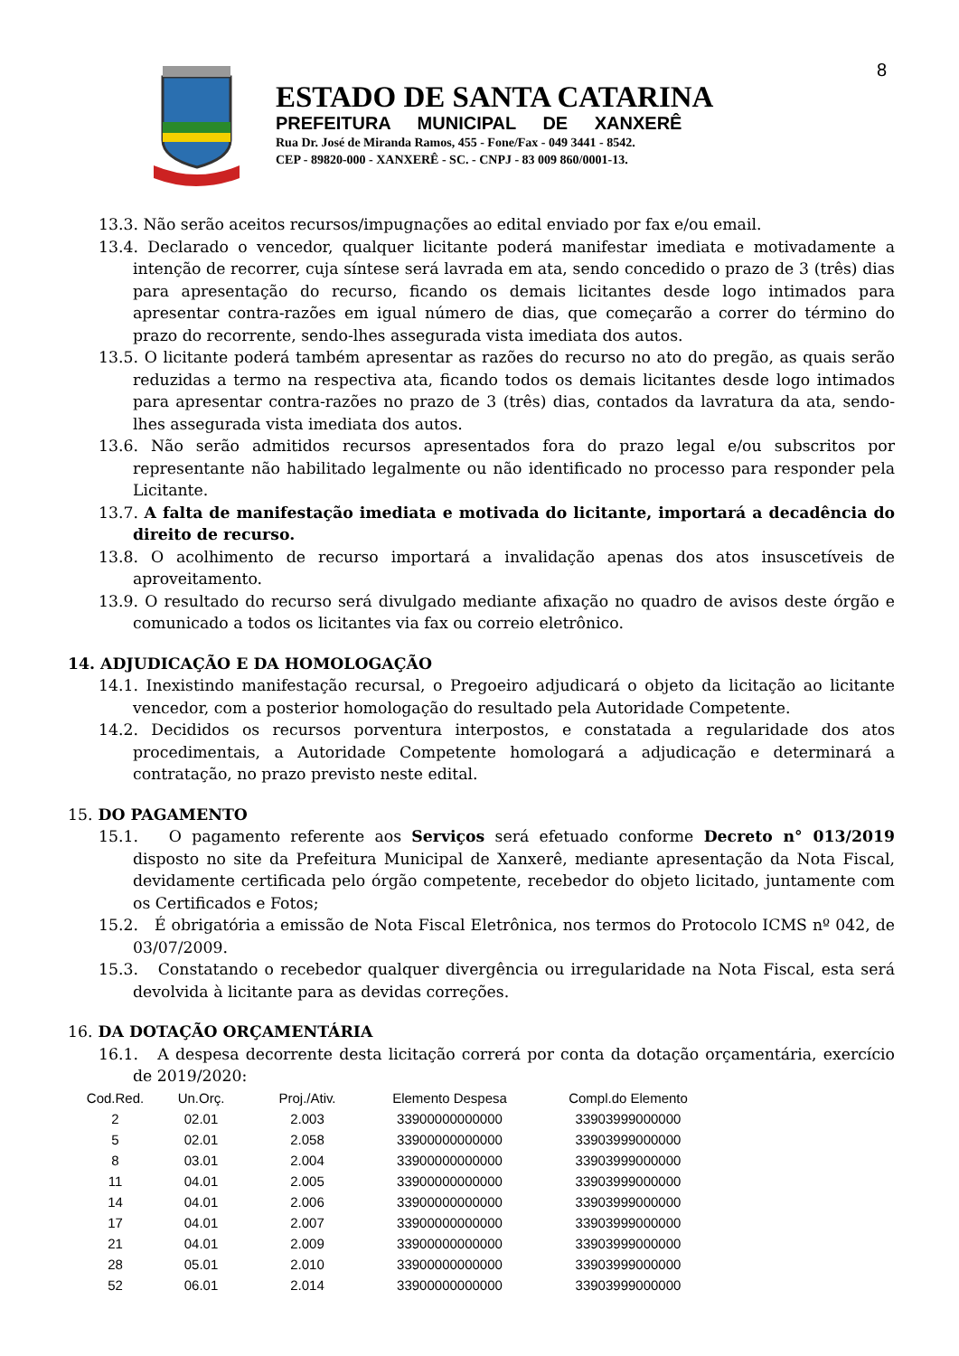8
ESTADO DE SANTA CATARINA
PREFEITURA MUNICIPAL DE XANXERÊ
Rua Dr. José de Miranda Ramos, 455 - Fone/Fax - 049 3441 - 8542.
CEP - 89820-000 - XANXERÊ - SC. - CNPJ - 83 009 860/0001-13.
13.3. Não serão aceitos recursos/impugnações ao edital enviado por fax e/ou email.
13.4. Declarado o vencedor, qualquer licitante poderá manifestar imediata e motivadamente a intenção de recorrer, cuja síntese será lavrada em ata, sendo concedido o prazo de 3 (três) dias para apresentação do recurso, ficando os demais licitantes desde logo intimados para apresentar contra-razões em igual número de dias, que começarão a correr do término do prazo do recorrente, sendo-lhes assegurada vista imediata dos autos.
13.5. O licitante poderá também apresentar as razões do recurso no ato do pregão, as quais serão reduzidas a termo na respectiva ata, ficando todos os demais licitantes desde logo intimados para apresentar contra-razões no prazo de 3 (três) dias, contados da lavratura da ata, sendo-lhes assegurada vista imediata dos autos.
13.6. Não serão admitidos recursos apresentados fora do prazo legal e/ou subscritos por representante não habilitado legalmente ou não identificado no processo para responder pela Licitante.
13.7. A falta de manifestação imediata e motivada do licitante, importará a decadência do direito de recurso.
13.8. O acolhimento de recurso importará a invalidação apenas dos atos insuscetíveis de aproveitamento.
13.9. O resultado do recurso será divulgado mediante afixação no quadro de avisos deste órgão e comunicado a todos os licitantes via fax ou correio eletrônico.
14. ADJUDICAÇÃO E DA HOMOLOGAÇÃO
14.1. Inexistindo manifestação recursal, o Pregoeiro adjudicará o objeto da licitação ao licitante vencedor, com a posterior homologação do resultado pela Autoridade Competente.
14.2. Decididos os recursos porventura interpostos, e constatada a regularidade dos atos procedimentais, a Autoridade Competente homologará a adjudicação e determinará a contratação, no prazo previsto neste edital.
15. DO PAGAMENTO
15.1. O pagamento referente aos Serviços será efetuado conforme Decreto n° 013/2019 disposto no site da Prefeitura Municipal de Xanxerê, mediante apresentação da Nota Fiscal, devidamente certificada pelo órgão competente, recebedor do objeto licitado, juntamente com os Certificados e Fotos;
15.2. É obrigatória a emissão de Nota Fiscal Eletrônica, nos termos do Protocolo ICMS nº 042, de 03/07/2009.
15.3. Constatando o recebedor qualquer divergência ou irregularidade na Nota Fiscal, esta será devolvida à licitante para as devidas correções.
16. DA DOTAÇÃO ORÇAMENTÁRIA
16.1. A despesa decorrente desta licitação correrá por conta da dotação orçamentária, exercício de 2019/2020:
| Cod.Red. | Un.Orç. | Proj./Ativ. | Elemento Despesa | Compl.do Elemento |
| --- | --- | --- | --- | --- |
| 2 | 02.01 | 2.003 | 33900000000000 | 33903999000000 |
| 5 | 02.01 | 2.058 | 33900000000000 | 33903999000000 |
| 8 | 03.01 | 2.004 | 33900000000000 | 33903999000000 |
| 11 | 04.01 | 2.005 | 33900000000000 | 33903999000000 |
| 14 | 04.01 | 2.006 | 33900000000000 | 33903999000000 |
| 17 | 04.01 | 2.007 | 33900000000000 | 33903999000000 |
| 21 | 04.01 | 2.009 | 33900000000000 | 33903999000000 |
| 28 | 05.01 | 2.010 | 33900000000000 | 33903999000000 |
| 52 | 06.01 | 2.014 | 33900000000000 | 33903999000000 |